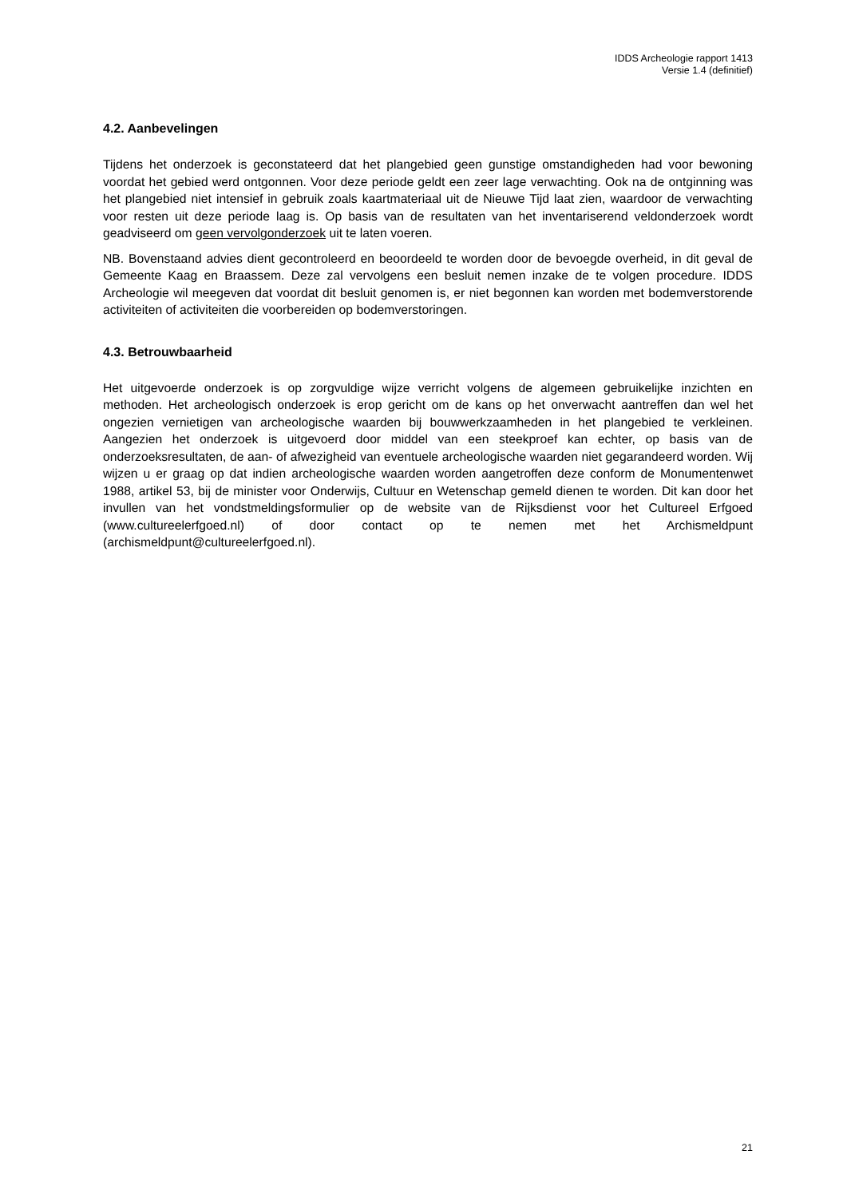IDDS Archeologie rapport 1413
Versie 1.4 (definitief)
4.2. Aanbevelingen
Tijdens het onderzoek is geconstateerd dat het plangebied geen gunstige omstandigheden had voor bewoning voordat het gebied werd ontgonnen. Voor deze periode geldt een zeer lage verwachting. Ook na de ontginning was het plangebied niet intensief in gebruik zoals kaartmateriaal uit de Nieuwe Tijd laat zien, waardoor de verwachting voor resten uit deze periode laag is. Op basis van de resultaten van het inventariserend veldonderzoek wordt geadviseerd om geen vervolgonderzoek uit te laten voeren.
NB. Bovenstaand advies dient gecontroleerd en beoordeeld te worden door de bevoegde overheid, in dit geval de Gemeente Kaag en Braassem. Deze zal vervolgens een besluit nemen inzake de te volgen procedure. IDDS Archeologie wil meegeven dat voordat dit besluit genomen is, er niet begonnen kan worden met bodemverstorende activiteiten of activiteiten die voorbereiden op bodemverstoringen.
4.3. Betrouwbaarheid
Het uitgevoerde onderzoek is op zorgvuldige wijze verricht volgens de algemeen gebruikelijke inzichten en methoden. Het archeologisch onderzoek is erop gericht om de kans op het onverwacht aantreffen dan wel het ongezien vernietigen van archeologische waarden bij bouwwerkzaamheden in het plangebied te verkleinen. Aangezien het onderzoek is uitgevoerd door middel van een steekproef kan echter, op basis van de onderzoeksresultaten, de aan- of afwezigheid van eventuele archeologische waarden niet gegarandeerd worden. Wij wijzen u er graag op dat indien archeologische waarden worden aangetroffen deze conform de Monumentenwet 1988, artikel 53, bij de minister voor Onderwijs, Cultuur en Wetenschap gemeld dienen te worden. Dit kan door het invullen van het vondstmeldingsformulier op de website van de Rijksdienst voor het Cultureel Erfgoed (www.cultureelerfgoed.nl) of door contact op te nemen met het Archismeldpunt (archismeldpunt@cultureelerfgoed.nl).
21